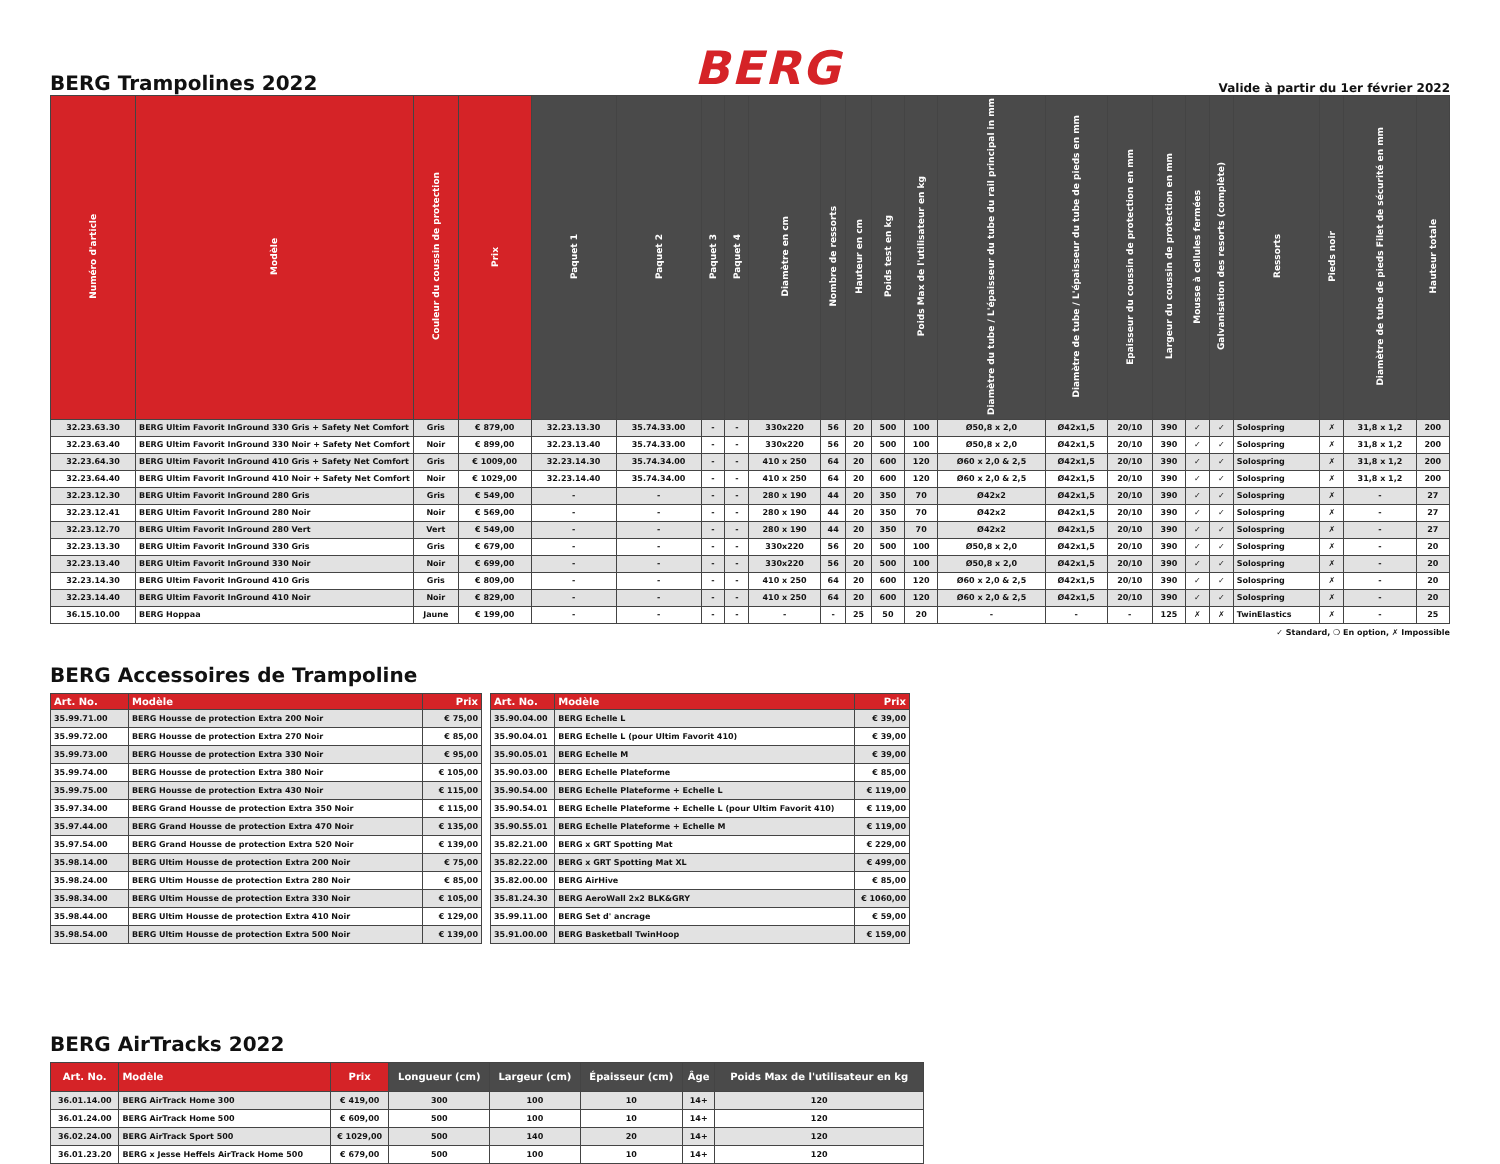BERG Trampolines 2022
BERG
Valide à partir du 1er février 2022
| Numéro d'article | Modèle | Couleur du coussin de protection | Prix | Paquet 1 | Paquet 2 | Paquet 3 | Paquet 4 | Diamètre en cm | Nombre de ressorts | Hauteur en cm | Poids test en kg | Poids Max de l'utilisateur en kg | Diamètre du tube / L'épaisseur du tube du rail principal in mm | Diamètre de tube / L'épaisseur du tube de pieds en mm | Epaisseur du coussin de protection en mm | Largeur du coussin de protection en mm | Mousse à cellules fermées | Galvanisation des resorts (complète) | Ressorts | Pieds noir | Diamètre de tube de pieds Filet de sécurité en mm | Hauteur totale |
| --- | --- | --- | --- | --- | --- | --- | --- | --- | --- | --- | --- | --- | --- | --- | --- | --- | --- | --- | --- | --- | --- | --- |
| 32.23.63.30 | BERG Ultim Favorit InGround 330 Gris + Safety Net Comfort | Gris | € 879,00 | 32.23.13.30 | 35.74.33.00 | - | - | 330x220 | 56 | 20 | 500 | 100 | Ø50,8 x 2,0 | Ø42x1,5 | 20/10 | 390 | ✓ | ✓ | Solospring | ✗ | 31,8 x 1,2 | 200 |
| 32.23.63.40 | BERG Ultim Favorit InGround 330 Noir + Safety Net Comfort | Noir | € 899,00 | 32.23.13.40 | 35.74.33.00 | - | - | 330x220 | 56 | 20 | 500 | 100 | Ø50,8 x 2,0 | Ø42x1,5 | 20/10 | 390 | ✓ | ✓ | Solospring | ✗ | 31,8 x 1,2 | 200 |
| 32.23.64.30 | BERG Ultim Favorit InGround 410 Gris + Safety Net Comfort | Gris | € 1009,00 | 32.23.14.30 | 35.74.34.00 | - | - | 410 x 250 | 64 | 20 | 600 | 120 | Ø60 x 2,0 & 2,5 | Ø42x1,5 | 20/10 | 390 | ✓ | ✓ | Solospring | ✗ | 31,8 x 1,2 | 200 |
| 32.23.64.40 | BERG Ultim Favorit InGround 410 Noir + Safety Net Comfort | Noir | € 1029,00 | 32.23.14.40 | 35.74.34.00 | - | - | 410 x 250 | 64 | 20 | 600 | 120 | Ø60 x 2,0 & 2,5 | Ø42x1,5 | 20/10 | 390 | ✓ | ✓ | Solospring | ✗ | 31,8 x 1,2 | 200 |
| 32.23.12.30 | BERG Ultim Favorit InGround 280 Gris | Gris | € 549,00 | - | - | - | - | 280 x 190 | 44 | 20 | 350 | 70 | Ø42x2 | Ø42x1,5 | 20/10 | 390 | ✓ | ✓ | Solospring | ✗ | - | 27 |
| 32.23.12.41 | BERG Ultim Favorit InGround 280 Noir | Noir | € 569,00 | - | - | - | - | 280 x 190 | 44 | 20 | 350 | 70 | Ø42x2 | Ø42x1,5 | 20/10 | 390 | ✓ | ✓ | Solospring | ✗ | - | 27 |
| 32.23.12.70 | BERG Ultim Favorit InGround 280 Vert | Vert | € 549,00 | - | - | - | - | 280 x 190 | 44 | 20 | 350 | 70 | Ø42x2 | Ø42x1,5 | 20/10 | 390 | ✓ | ✓ | Solospring | ✗ | - | 27 |
| 32.23.13.30 | BERG Ultim Favorit InGround 330 Gris | Gris | € 679,00 | - | - | - | - | 330x220 | 56 | 20 | 500 | 100 | Ø50,8 x 2,0 | Ø42x1,5 | 20/10 | 390 | ✓ | ✓ | Solospring | ✗ | - | 20 |
| 32.23.13.40 | BERG Ultim Favorit InGround 330 Noir | Noir | € 699,00 | - | - | - | - | 330x220 | 56 | 20 | 500 | 100 | Ø50,8 x 2,0 | Ø42x1,5 | 20/10 | 390 | ✓ | ✓ | Solospring | ✗ | - | 20 |
| 32.23.14.30 | BERG Ultim Favorit InGround 410 Gris | Gris | € 809,00 | - | - | - | - | 410 x 250 | 64 | 20 | 600 | 120 | Ø60 x 2,0 & 2,5 | Ø42x1,5 | 20/10 | 390 | ✓ | ✓ | Solospring | ✗ | - | 20 |
| 32.23.14.40 | BERG Ultim Favorit InGround 410 Noir | Noir | € 829,00 | - | - | - | - | 410 x 250 | 64 | 20 | 600 | 120 | Ø60 x 2,0 & 2,5 | Ø42x1,5 | 20/10 | 390 | ✓ | ✓ | Solospring | ✗ | - | 20 |
| 36.15.10.00 | BERG Hoppaa | Jaune | € 199,00 | - | - | - | - | - | - | 25 | 50 | 20 | - | - | - | 125 | ✗ | ✗ | TwinElastics | ✗ | - | 25 |
✓ Standard, ❍ En option, ✗ Impossible
BERG Accessoires de Trampoline
| Art. No. | Modèle | Prix |
| --- | --- | --- |
| 35.99.71.00 | BERG Housse de protection Extra 200 Noir | € 75,00 |
| 35.99.72.00 | BERG Housse de protection Extra 270 Noir | € 85,00 |
| 35.99.73.00 | BERG Housse de protection Extra 330 Noir | € 95,00 |
| 35.99.74.00 | BERG Housse de protection Extra 380 Noir | € 105,00 |
| 35.99.75.00 | BERG Housse de protection Extra 430 Noir | € 115,00 |
| 35.97.34.00 | BERG Grand Housse de protection Extra 350 Noir | € 115,00 |
| 35.97.44.00 | BERG Grand Housse de protection Extra 470 Noir | € 135,00 |
| 35.97.54.00 | BERG Grand Housse de protection Extra 520 Noir | € 139,00 |
| 35.98.14.00 | BERG Ultim Housse de protection Extra 200 Noir | € 75,00 |
| 35.98.24.00 | BERG Ultim Housse de protection Extra 280 Noir | € 85,00 |
| 35.98.34.00 | BERG Ultim Housse de protection Extra 330 Noir | € 105,00 |
| 35.98.44.00 | BERG Ultim Housse de protection Extra 410 Noir | € 129,00 |
| 35.98.54.00 | BERG Ultim Housse de protection Extra 500 Noir | € 139,00 |
| Art. No. | Modèle | Prix |
| --- | --- | --- |
| 35.90.04.00 | BERG Echelle L | € 39,00 |
| 35.90.04.01 | BERG Echelle L (pour Ultim Favorit 410) | € 39,00 |
| 35.90.05.01 | BERG Echelle M | € 39,00 |
| 35.90.03.00 | BERG Echelle Plateforme | € 85,00 |
| 35.90.54.00 | BERG Echelle Plateforme + Echelle L | € 119,00 |
| 35.90.54.01 | BERG Echelle Plateforme + Echelle L (pour Ultim Favorit 410) | € 119,00 |
| 35.90.55.01 | BERG Echelle Plateforme + Echelle M | € 119,00 |
| 35.82.21.00 | BERG x GRT Spotting Mat | € 229,00 |
| 35.82.22.00 | BERG x GRT Spotting Mat XL | € 499,00 |
| 35.82.00.00 | BERG AirHive | € 85,00 |
| 35.81.24.30 | BERG AeroWall 2x2 BLK&GRY | € 1060,00 |
| 35.99.11.00 | BERG Set d' ancrage | € 59,00 |
| 35.91.00.00 | BERG Basketball TwinHoop | € 159,00 |
BERG AirTracks 2022
| Art. No. | Modèle | Prix | Longueur (cm) | Largeur (cm) | Épaisseur (cm) | Âge | Poids Max de l'utilisateur en kg |
| --- | --- | --- | --- | --- | --- | --- | --- |
| 36.01.14.00 | BERG AirTrack Home 300 | € 419,00 | 300 | 100 | 10 | 14+ | 120 |
| 36.01.24.00 | BERG AirTrack Home 500 | € 609,00 | 500 | 100 | 10 | 14+ | 120 |
| 36.02.24.00 | BERG AirTrack Sport 500 | € 1029,00 | 500 | 140 | 20 | 14+ | 120 |
| 36.01.23.20 | BERG x Jesse Heffels AirTrack Home 500 | € 679,00 | 500 | 100 | 10 | 14+ | 120 |